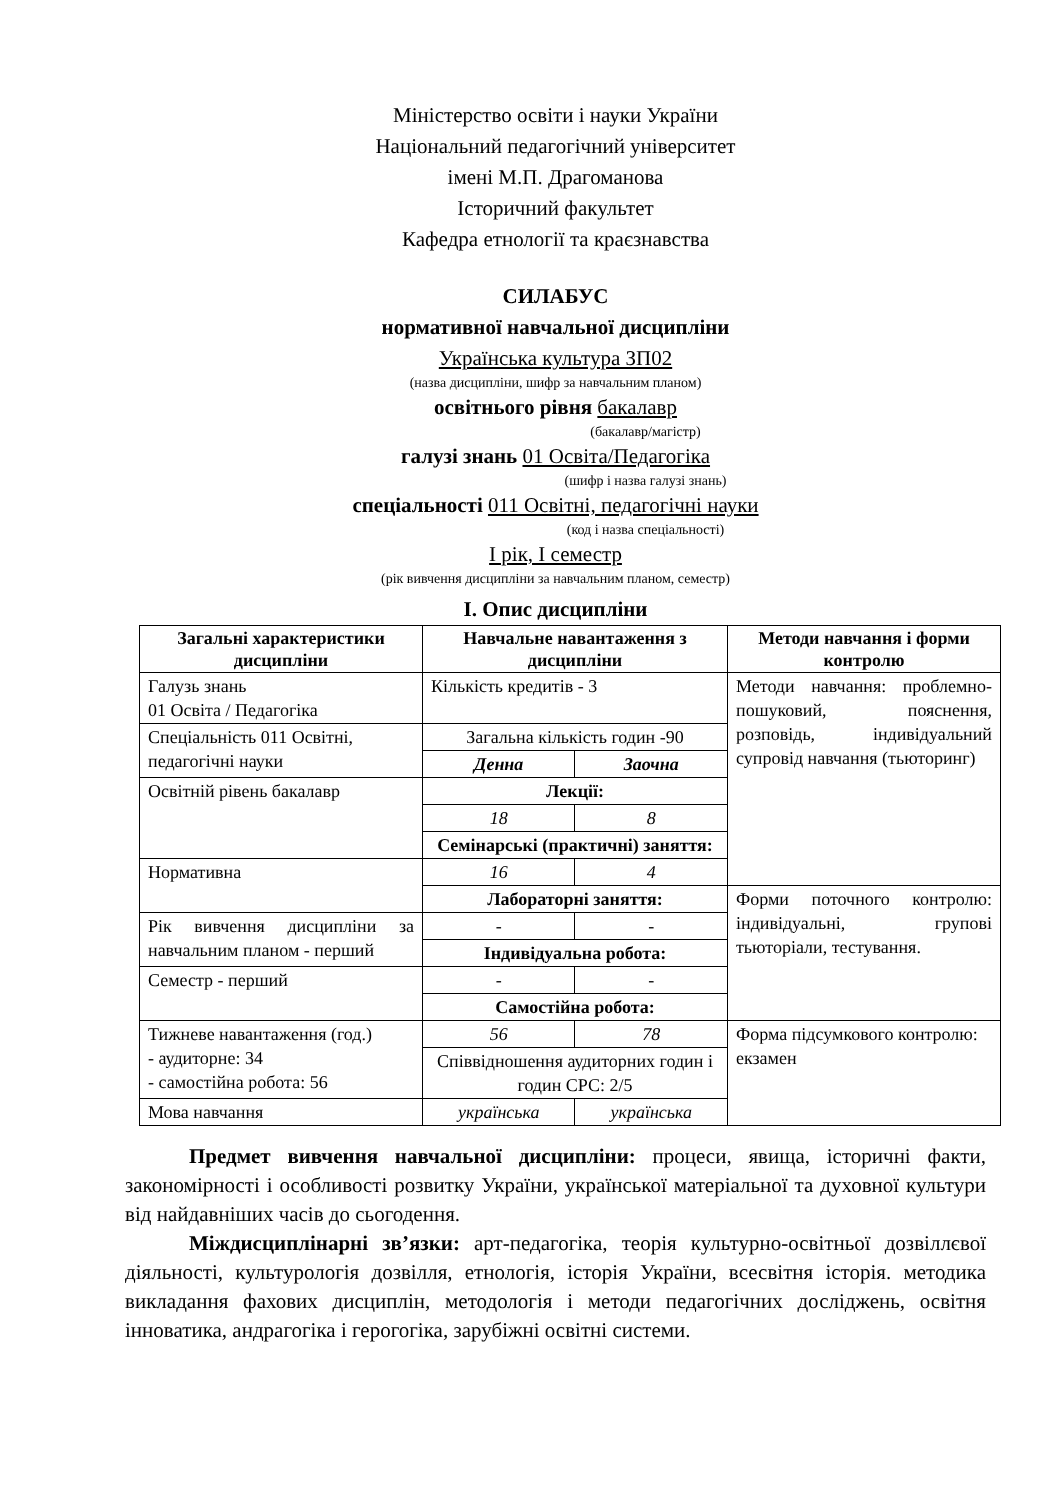Міністерство освіти і науки України
Національний педагогічний університет
імені М.П. Драгоманова
Історичний факультет
Кафедра етнології та краєзнавства
СИЛАБУС
нормативної навчальної дисципліни
Українська культура ЗП02
(назва дисципліни, шифр за навчальним планом)
освітнього рівня бакалавр
(бакалавр/магістр)
галузі знань 01 Освіта/Педагогіка
(шифр і назва галузі знань)
спеціальності 011 Освітні, педагогічні науки
(код і назва спеціальності)
І рік, І семестр
(рік вивчення дисципліни за навчальним планом, семестр)
І. Опис дисципліни
| Загальні характеристики дисципліни | Навчальне навантаження з дисципліни | | Методи навчання і форми контролю |
| --- | --- | --- | --- |
| Галузь знань 01 Освіта / Педагогіка | Кількість кредитів - 3 | | Методи навчання: проблемно-пошуковий, пояснення, розповідь, індивідуальний супровід навчання (тьюторинг) |
| Спеціальність 011 Освітні, педагогічні науки | Загальна кількість годин -90 | | |
| | Денна | Заочна | |
| Освітній рівень бакалавр | Лекції: | | |
| | 18 | 8 | |
| | Семінарські (практичні) заняття: | | |
| Нормативна | 16 | 4 | |
| | Лабораторні заняття: | | Форми поточного контролю: індивідуальні, групові тьюторіали, тестування. |
| Рік вивчення дисципліни за навчальним планом - перший | - | - | |
| | Індивідуальна робота: | | |
| Семестр - перший | - | - | |
| | Самостійна робота: | | |
| Тижневе навантаження (год.) - аудиторне: 34 - самостійна робота: 56 | 56 | 78 | Форма підсумкового контролю: екзамен |
| | Співвідношення аудиторних годин і годин СРС: 2/5 | | |
| Мова навчання | українська | українська | |
Предмет вивчення навчальної дисципліни: процеси, явища, історичні факти, закономірності і особливості розвитку України, української матеріальної та духовної культури від найдавніших часів до сьогодення.
Міждисциплінарні зв’язки: арт-педагогіка, теорія культурно-освітньої дозвіллєвої діяльності, культурологія дозвілля, етнологія, історія України, всесвітня історія. методика викладання фахових дисциплін, методологія і методи педагогічних досліджень, освітня інноватика, андрагогіка і герогогіка, зарубіжні освітні системи.